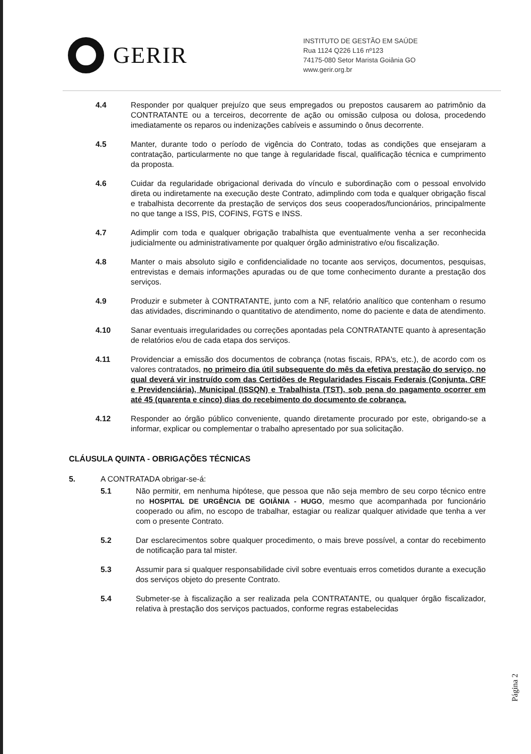GERIR
INSTITUTO DE GESTÃO EM SAÚDE
Rua 1124 Q226 L16 nº123
74175-080 Setor Marista Goiânia GO
www.gerir.org.br
4.4 Responder por qualquer prejuízo que seus empregados ou prepostos causarem ao patrimônio da CONTRATANTE ou a terceiros, decorrente de ação ou omissão culposa ou dolosa, procedendo imediatamente os reparos ou indenizações cabíveis e assumindo o ônus decorrente.
4.5 Manter, durante todo o período de vigência do Contrato, todas as condições que ensejaram a contratação, particularmente no que tange à regularidade fiscal, qualificação técnica e cumprimento da proposta.
4.6 Cuidar da regularidade obrigacional derivada do vínculo e subordinação com o pessoal envolvido direta ou indiretamente na execução deste Contrato, adimplindo com toda e qualquer obrigação fiscal e trabalhista decorrente da prestação de serviços dos seus cooperados/funcionários, principalmente no que tange a ISS, PIS, COFINS, FGTS e INSS.
4.7 Adimplir com toda e qualquer obrigação trabalhista que eventualmente venha a ser reconhecida judicialmente ou administrativamente por qualquer órgão administrativo e/ou fiscalização.
4.8 Manter o mais absoluto sigilo e confidencialidade no tocante aos serviços, documentos, pesquisas, entrevistas e demais informações apuradas ou de que tome conhecimento durante a prestação dos serviços.
4.9 Produzir e submeter à CONTRATANTE, junto com a NF, relatório analítico que contenham o resumo das atividades, discriminando o quantitativo de atendimento, nome do paciente e data de atendimento.
4.10 Sanar eventuais irregularidades ou correções apontadas pela CONTRATANTE quanto à apresentação de relatórios e/ou de cada etapa dos serviços.
4.11 Providenciar a emissão dos documentos de cobrança (notas fiscais, RPA's, etc.), de acordo com os valores contratados, no primeiro dia útil subsequente do mês da efetiva prestação do serviço, no qual deverá vir instruído com das Certidões de Regularidades Fiscais Federais (Conjunta, CRF e Previdenciária), Municipal (ISSQN) e Trabalhista (TST), sob pena do pagamento ocorrer em até 45 (quarenta e cinco) dias do recebimento do documento de cobrança.
4.12 Responder ao órgão público conveniente, quando diretamente procurado por este, obrigando-se a informar, explicar ou complementar o trabalho apresentado por sua solicitação.
CLÁUSULA QUINTA - OBRIGAÇÕES TÉCNICAS
5. A CONTRATADA obrigar-se-á:
5.1 Não permitir, em nenhuma hipótese, que pessoa que não seja membro de seu corpo técnico entre no HOSPITAL DE URGÊNCIA DE GOIÂNIA - HUGO, mesmo que acompanhada por funcionário cooperado ou afim, no escopo de trabalhar, estagiar ou realizar qualquer atividade que tenha a ver com o presente Contrato.
5.2 Dar esclarecimentos sobre qualquer procedimento, o mais breve possível, a contar do recebimento de notificação para tal mister.
5.3 Assumir para si qualquer responsabilidade civil sobre eventuais erros cometidos durante a execução dos serviços objeto do presente Contrato.
5.4 Submeter-se à fiscalização a ser realizada pela CONTRATANTE, ou qualquer órgão fiscalizador, relativa à prestação dos serviços pactuados, conforme regras estabelecidas
Página 2